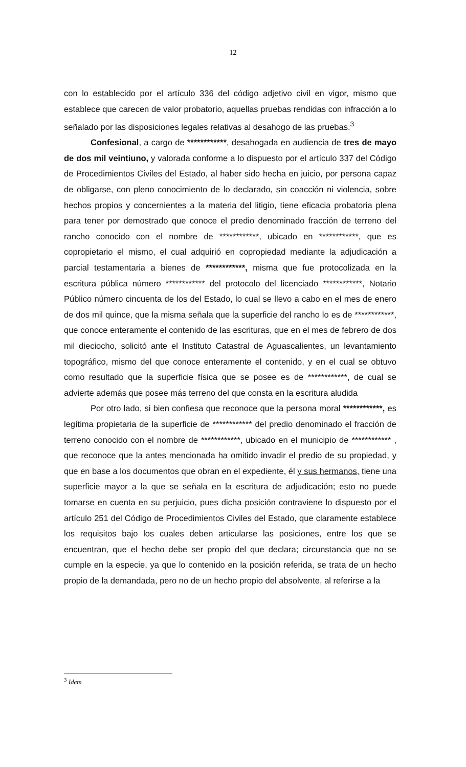12
con lo establecido por el artículo 336 del código adjetivo civil en vigor, mismo que establece que carecen de valor probatorio, aquellas pruebas rendidas con infracción a lo señalado por las disposiciones legales relativas al desahogo de las pruebas.<sup>3</sup>
Confesional, a cargo de ************, desahogada en audiencia de tres de mayo de dos mil veintiuno, y valorada conforme a lo dispuesto por el artículo 337 del Código de Procedimientos Civiles del Estado, al haber sido hecha en juicio, por persona capaz de obligarse, con pleno conocimiento de lo declarado, sin coacción ni violencia, sobre hechos propios y concernientes a la materia del litigio, tiene eficacia probatoria plena para tener por demostrado que conoce el predio denominado fracción de terreno del rancho conocido con el nombre de ************, ubicado en ************, que es copropietario el mismo, el cual adquirió en copropiedad mediante la adjudicación a parcial testamentaria a bienes de ************, misma que fue protocolizada en la escritura pública número ************ del protocolo del licenciado ************, Notario Público número cincuenta de los del Estado, lo cual se llevo a cabo en el mes de enero de dos mil quince, que la misma señala que la superficie del rancho lo es de ************, que conoce enteramente el contenido de las escrituras, que en el mes de febrero de dos mil dieciocho, solicitó ante el Instituto Catastral de Aguascalientes, un levantamiento topográfico, mismo del que conoce enteramente el contenido, y en el cual se obtuvo como resultado que la superficie física que se posee es de ************, de cual se advierte además que posee más terreno del que consta en la escritura aludida
Por otro lado, si bien confiesa que reconoce que la persona moral ************, es legítima propietaria de la superficie de ************ del predio denominado el fracción de terreno conocido con el nombre de ************, ubicado en el municipio de ************ , que reconoce que la antes mencionada ha omitido invadir el predio de su propiedad, y que en base a los documentos que obran en el expediente, él y sus hermanos, tiene una superficie mayor a la que se señala en la escritura de adjudicación; esto no puede tomarse en cuenta en su perjuicio, pues dicha posición contraviene lo dispuesto por el artículo 251 del Código de Procedimientos Civiles del Estado, que claramente establece los requisitos bajo los cuales deben articularse las posiciones, entre los que se encuentran, que el hecho debe ser propio del que declara; circunstancia que no se cumple en la especie, ya que lo contenido en la posición referida, se trata de un hecho propio de la demandada, pero no de un hecho propio del absolvente, al referirse a la
<sup>3</sup> Idem